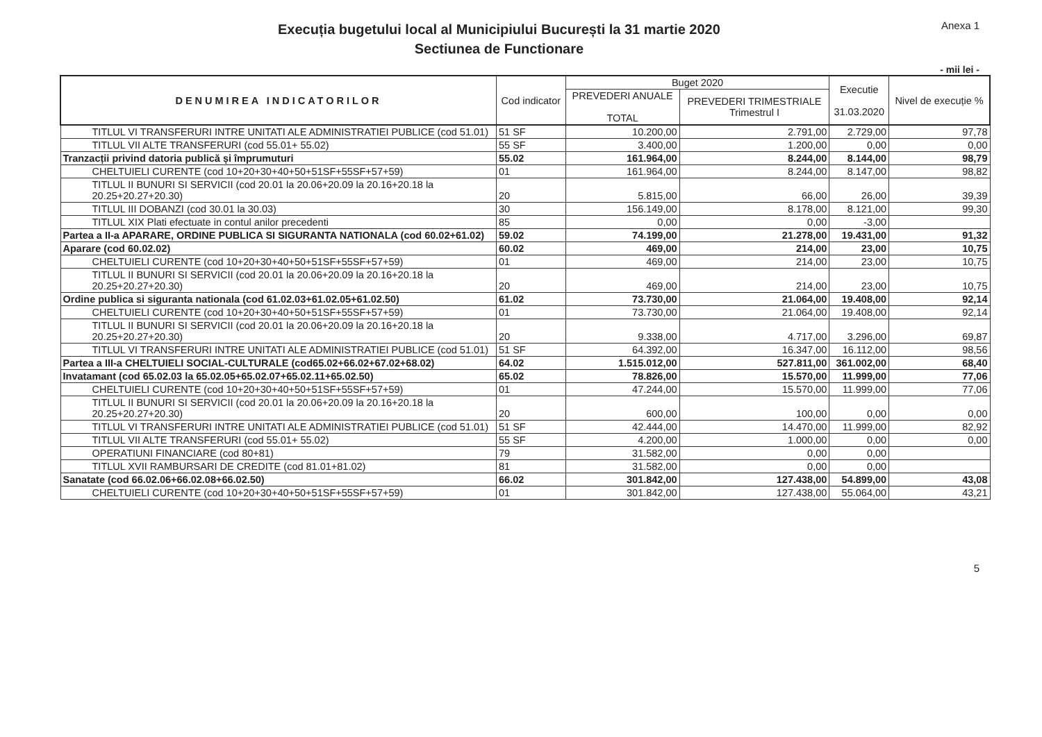Execuția bugetului local al Municipiului București la 31 martie 2020
Sectiunea de Functionare
Anexa 1
- mii lei -
| DENUMIREA INDICATORILOR | Cod indicator | Buget 2020 | | Executie 31.03.2020 | Nivel de execuție % |
| --- | --- | --- | --- | --- | --- |
| | | PREVEDERI ANUALE TOTAL | PREVEDERI TRIMESTRIALE Trimestrul I | | |
| TITLUL VI TRANSFERURI INTRE UNITATI ALE ADMINISTRATIEI PUBLICE (cod 51.01) | 51 SF | 10.200,00 | 2.791,00 | 2.729,00 | 97,78 |
| TITLUL VII ALTE TRANSFERURI (cod 55.01+ 55.02) | 55 SF | 3.400,00 | 1.200,00 | 0,00 | 0,00 |
| Tranzacții privind datoria publică și împrumuturi | 55.02 | 161.964,00 | 8.244,00 | 8.144,00 | 98,79 |
| CHELTUIELI CURENTE (cod 10+20+30+40+50+51SF+55SF+57+59) | 01 | 161.964,00 | 8.244,00 | 8.147,00 | 98,82 |
| TITLUL II BUNURI SI SERVICII (cod 20.01 la 20.06+20.09 la 20.16+20.18 la 20.25+20.27+20.30) | 20 | 5.815,00 | 66,00 | 26,00 | 39,39 |
| TITLUL III DOBANZI (cod 30.01 la 30.03) | 30 | 156.149,00 | 8.178,00 | 8.121,00 | 99,30 |
| TITLUL XIX Plati efectuate in contul anilor precedenti | 85 | 0,00 | 0,00 | -3,00 | |
| Partea a II-a APARARE, ORDINE PUBLICA SI SIGURANTA NATIONALA (cod 60.02+61.02) | 59.02 | 74.199,00 | 21.278,00 | 19.431,00 | 91,32 |
| Aparare (cod 60.02.02) | 60.02 | 469,00 | 214,00 | 23,00 | 10,75 |
| CHELTUIELI CURENTE (cod 10+20+30+40+50+51SF+55SF+57+59) | 01 | 469,00 | 214,00 | 23,00 | 10,75 |
| TITLUL II BUNURI SI SERVICII (cod 20.01 la 20.06+20.09 la 20.16+20.18 la 20.25+20.27+20.30) | 20 | 469,00 | 214,00 | 23,00 | 10,75 |
| Ordine publica si siguranta nationala (cod 61.02.03+61.02.05+61.02.50) | 61.02 | 73.730,00 | 21.064,00 | 19.408,00 | 92,14 |
| CHELTUIELI CURENTE (cod 10+20+30+40+50+51SF+55SF+57+59) | 01 | 73.730,00 | 21.064,00 | 19.408,00 | 92,14 |
| TITLUL II BUNURI SI SERVICII (cod 20.01 la 20.06+20.09 la 20.16+20.18 la 20.25+20.27+20.30) | 20 | 9.338,00 | 4.717,00 | 3.296,00 | 69,87 |
| TITLUL VI TRANSFERURI INTRE UNITATI ALE ADMINISTRATIEI PUBLICE (cod 51.01) | 51 SF | 64.392,00 | 16.347,00 | 16.112,00 | 98,56 |
| Partea a III-a CHELTUIELI SOCIAL-CULTURALE (cod65.02+66.02+67.02+68.02) | 64.02 | 1.515.012,00 | 527.811,00 | 361.002,00 | 68,40 |
| Invatamant (cod 65.02.03 la 65.02.05+65.02.07+65.02.11+65.02.50) | 65.02 | 78.826,00 | 15.570,00 | 11.999,00 | 77,06 |
| CHELTUIELI CURENTE (cod 10+20+30+40+50+51SF+55SF+57+59) | 01 | 47.244,00 | 15.570,00 | 11.999,00 | 77,06 |
| TITLUL II BUNURI SI SERVICII (cod 20.01 la 20.06+20.09 la 20.16+20.18 la 20.25+20.27+20.30) | 20 | 600,00 | 100,00 | 0,00 | 0,00 |
| TITLUL VI TRANSFERURI INTRE UNITATI ALE ADMINISTRATIEI PUBLICE (cod 51.01) | 51 SF | 42.444,00 | 14.470,00 | 11.999,00 | 82,92 |
| TITLUL VII ALTE TRANSFERURI (cod 55.01+ 55.02) | 55 SF | 4.200,00 | 1.000,00 | 0,00 | 0,00 |
| OPERATIUNI FINANCIARE (cod 80+81) | 79 | 31.582,00 | 0,00 | 0,00 | |
| TITLUL XVII RAMBURSARI DE CREDITE (cod 81.01+81.02) | 81 | 31.582,00 | 0,00 | 0,00 | |
| Sanatate (cod 66.02.06+66.02.08+66.02.50) | 66.02 | 301.842,00 | 127.438,00 | 54.899,00 | 43,08 |
| CHELTUIELI CURENTE (cod 10+20+30+40+50+51SF+55SF+57+59) | 01 | 301.842,00 | 127.438,00 | 55.064,00 | 43,21 |
5